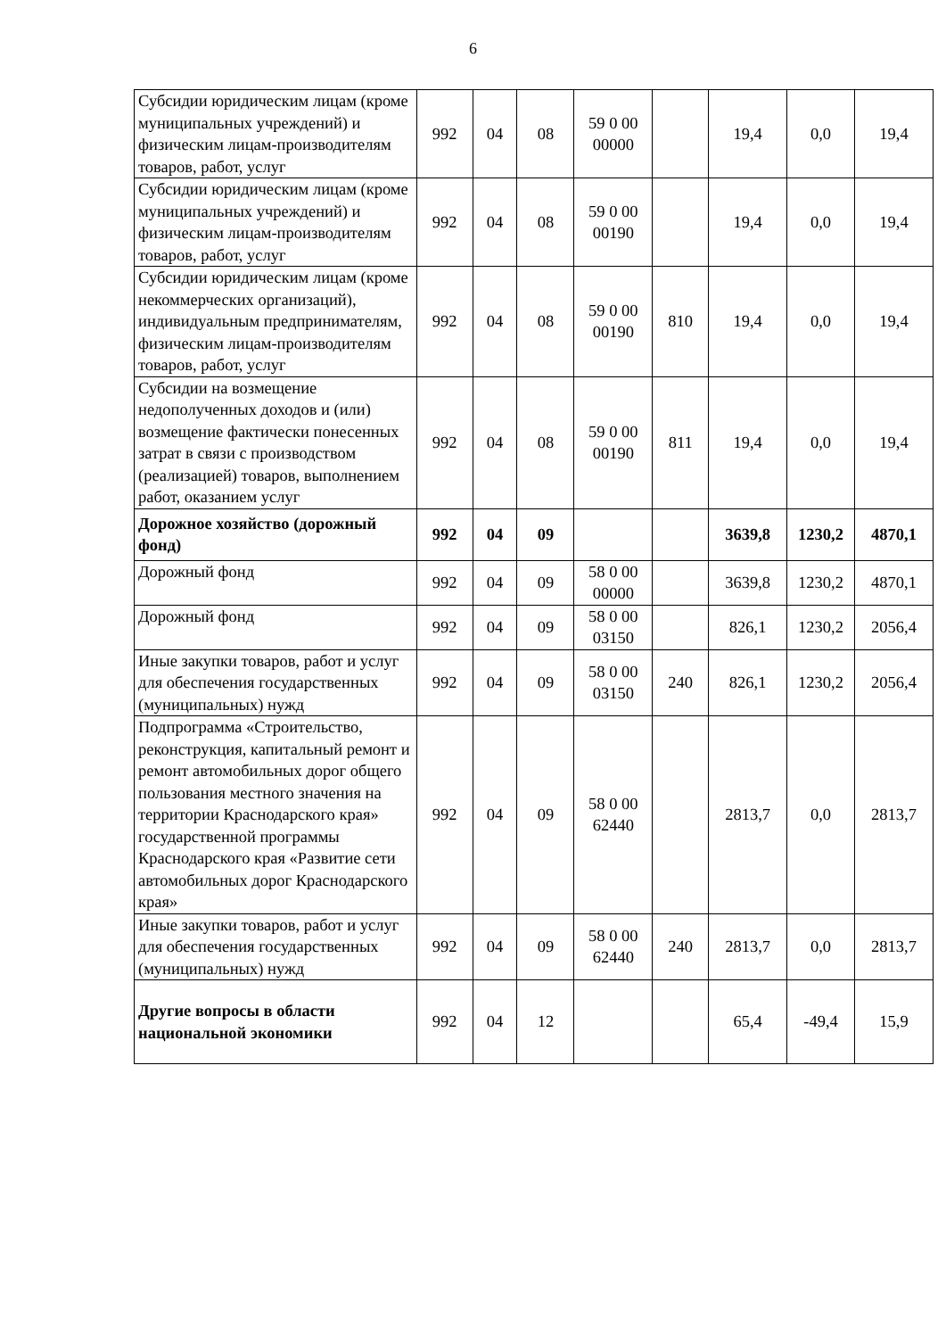6
| Субсидии юридическим лицам (кроме муниципальных учреждений) и физическим лицам-производителям товаров, работ, услуг | 992 | 04 | 08 | 59 0 00 00000 | | 19,4 | 0,0 | 19,4 |
| Субсидии юридическим лицам (кроме муниципальных учреждений) и физическим лицам-производителям товаров, работ, услуг | 992 | 04 | 08 | 59 0 00 00190 | | 19,4 | 0,0 | 19,4 |
| Субсидии юридическим лицам (кроме некоммерческих организаций), индивидуальным предпринимателям, физическим лицам-производителям товаров, работ, услуг | 992 | 04 | 08 | 59 0 00 00190 | 810 | 19,4 | 0,0 | 19,4 |
| Субсидии на возмещение недополученных доходов и (или) возмещение фактически понесенных затрат в связи с производством (реализацией) товаров, выполнением работ, оказанием услуг | 992 | 04 | 08 | 59 0 00 00190 | 811 | 19,4 | 0,0 | 19,4 |
| Дорожное хозяйство (дорожный фонд) | 992 | 04 | 09 | | | 3639,8 | 1230,2 | 4870,1 |
| Дорожный фонд | 992 | 04 | 09 | 58 0 00 00000 | | 3639,8 | 1230,2 | 4870,1 |
| Дорожный фонд | 992 | 04 | 09 | 58 0 00 03150 | | 826,1 | 1230,2 | 2056,4 |
| Иные закупки товаров, работ и услуг для обеспечения государственных (муниципальных) нужд | 992 | 04 | 09 | 58 0 00 03150 | 240 | 826,1 | 1230,2 | 2056,4 |
| Подпрограмма «Строительство, реконструкция, капитальный ремонт и ремонт автомобильных дорог общего пользования местного значения на территории Краснодарского края» государственной программы Краснодарского края «Развитие сети автомобильных дорог Краснодарского края» | 992 | 04 | 09 | 58 0 00 62440 | | 2813,7 | 0,0 | 2813,7 |
| Иные закупки товаров, работ и услуг для обеспечения государственных (муниципальных) нужд | 992 | 04 | 09 | 58 0 00 62440 | 240 | 2813,7 | 0,0 | 2813,7 |
| Другие вопросы в области национальной экономики | 992 | 04 | 12 | | | 65,4 | -49,4 | 15,9 |